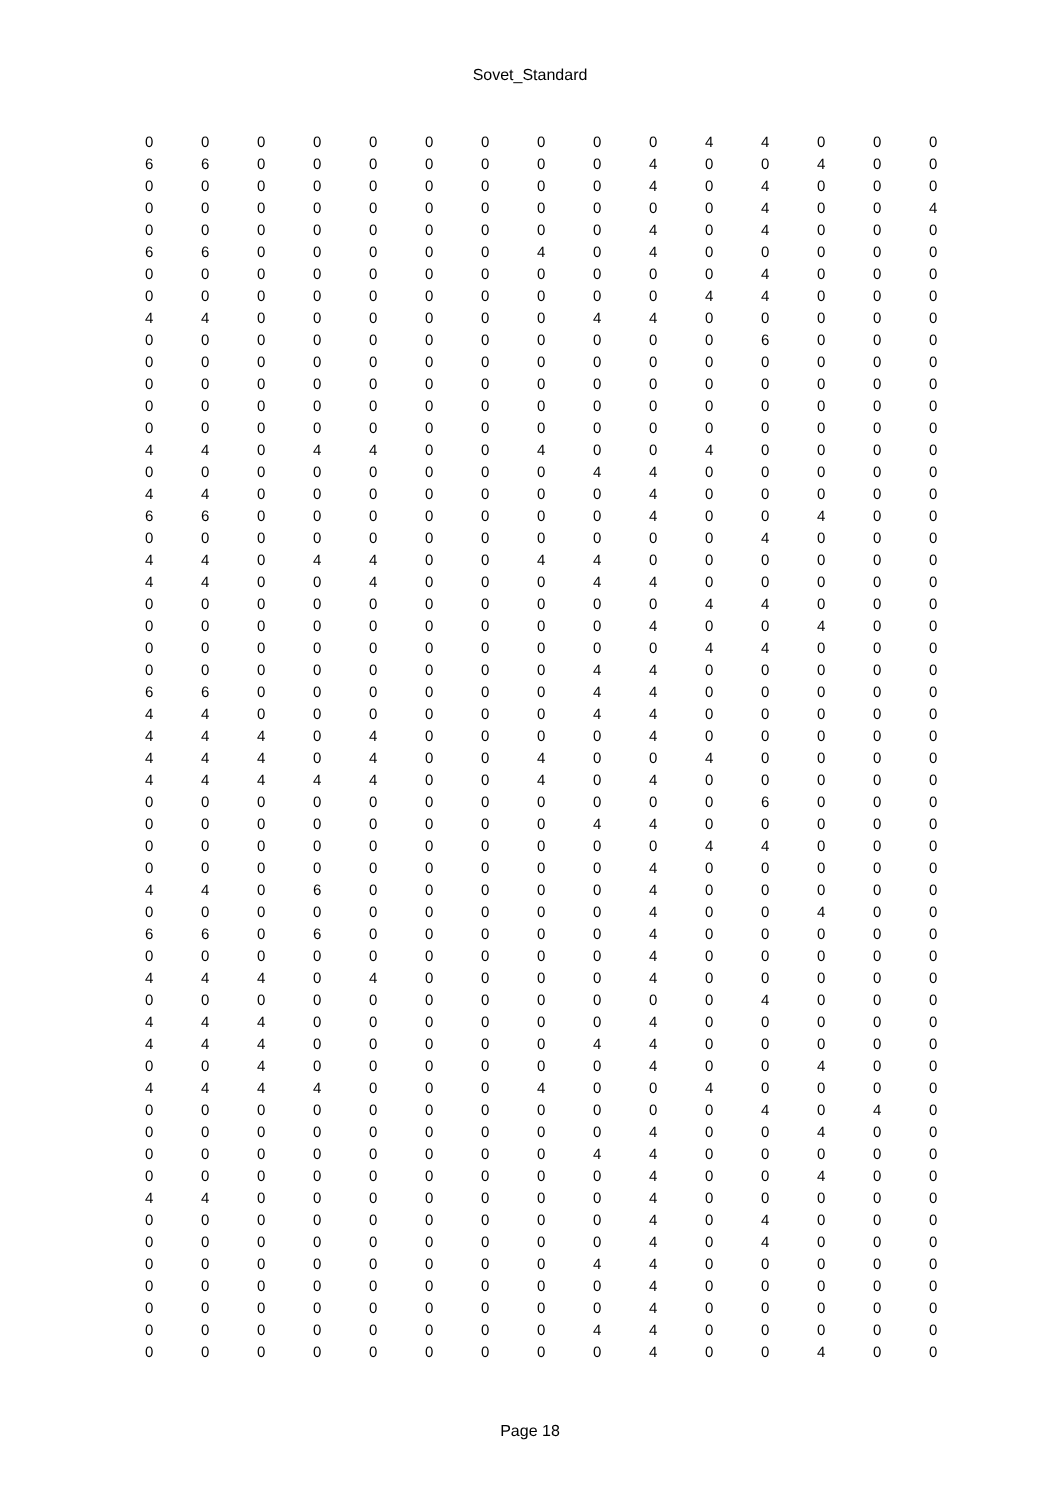Sovet_Standard
| 0 | 0 | 0 | 0 | 0 | 0 | 0 | 0 | 0 | 0 | 4 | 4 | 0 | 0 | 0 |
| 6 | 6 | 0 | 0 | 0 | 0 | 0 | 0 | 0 | 4 | 0 | 0 | 4 | 0 | 0 |
| 0 | 0 | 0 | 0 | 0 | 0 | 0 | 0 | 0 | 4 | 0 | 4 | 0 | 0 | 0 |
| 0 | 0 | 0 | 0 | 0 | 0 | 0 | 0 | 0 | 0 | 0 | 4 | 0 | 0 | 4 |
| 0 | 0 | 0 | 0 | 0 | 0 | 0 | 0 | 0 | 4 | 0 | 4 | 0 | 0 | 0 |
| 6 | 6 | 0 | 0 | 0 | 0 | 0 | 4 | 0 | 4 | 0 | 0 | 0 | 0 | 0 |
| 0 | 0 | 0 | 0 | 0 | 0 | 0 | 0 | 0 | 0 | 0 | 4 | 0 | 0 | 0 |
| 0 | 0 | 0 | 0 | 0 | 0 | 0 | 0 | 0 | 0 | 4 | 4 | 0 | 0 | 0 |
| 4 | 4 | 0 | 0 | 0 | 0 | 0 | 0 | 4 | 4 | 0 | 0 | 0 | 0 | 0 |
| 0 | 0 | 0 | 0 | 0 | 0 | 0 | 0 | 0 | 0 | 0 | 6 | 0 | 0 | 0 |
| 0 | 0 | 0 | 0 | 0 | 0 | 0 | 0 | 0 | 0 | 0 | 0 | 0 | 0 | 0 |
| 0 | 0 | 0 | 0 | 0 | 0 | 0 | 0 | 0 | 0 | 0 | 0 | 0 | 0 | 0 |
| 0 | 0 | 0 | 0 | 0 | 0 | 0 | 0 | 0 | 0 | 0 | 0 | 0 | 0 | 0 |
| 0 | 0 | 0 | 0 | 0 | 0 | 0 | 0 | 0 | 0 | 0 | 0 | 0 | 0 | 0 |
| 4 | 4 | 0 | 4 | 4 | 0 | 0 | 4 | 0 | 0 | 4 | 0 | 0 | 0 | 0 |
| 0 | 0 | 0 | 0 | 0 | 0 | 0 | 0 | 4 | 4 | 0 | 0 | 0 | 0 | 0 |
| 4 | 4 | 0 | 0 | 0 | 0 | 0 | 0 | 0 | 4 | 0 | 0 | 0 | 0 | 0 |
| 6 | 6 | 0 | 0 | 0 | 0 | 0 | 0 | 0 | 4 | 0 | 0 | 4 | 0 | 0 |
| 0 | 0 | 0 | 0 | 0 | 0 | 0 | 0 | 0 | 0 | 0 | 4 | 0 | 0 | 0 |
| 4 | 4 | 0 | 4 | 4 | 0 | 0 | 4 | 4 | 0 | 0 | 0 | 0 | 0 | 0 |
| 4 | 4 | 0 | 0 | 4 | 0 | 0 | 0 | 4 | 4 | 0 | 0 | 0 | 0 | 0 |
| 0 | 0 | 0 | 0 | 0 | 0 | 0 | 0 | 0 | 0 | 4 | 4 | 0 | 0 | 0 |
| 0 | 0 | 0 | 0 | 0 | 0 | 0 | 0 | 0 | 4 | 0 | 0 | 4 | 0 | 0 |
| 0 | 0 | 0 | 0 | 0 | 0 | 0 | 0 | 0 | 0 | 4 | 4 | 0 | 0 | 0 |
| 0 | 0 | 0 | 0 | 0 | 0 | 0 | 0 | 4 | 4 | 0 | 0 | 0 | 0 | 0 |
| 6 | 6 | 0 | 0 | 0 | 0 | 0 | 0 | 4 | 4 | 0 | 0 | 0 | 0 | 0 |
| 4 | 4 | 0 | 0 | 0 | 0 | 0 | 0 | 4 | 4 | 0 | 0 | 0 | 0 | 0 |
| 4 | 4 | 4 | 0 | 4 | 0 | 0 | 0 | 0 | 4 | 0 | 0 | 0 | 0 | 0 |
| 4 | 4 | 4 | 0 | 4 | 0 | 0 | 4 | 0 | 0 | 4 | 0 | 0 | 0 | 0 |
| 4 | 4 | 4 | 4 | 4 | 0 | 0 | 4 | 0 | 4 | 0 | 0 | 0 | 0 | 0 |
| 0 | 0 | 0 | 0 | 0 | 0 | 0 | 0 | 0 | 0 | 0 | 6 | 0 | 0 | 0 |
| 0 | 0 | 0 | 0 | 0 | 0 | 0 | 0 | 4 | 4 | 0 | 0 | 0 | 0 | 0 |
| 0 | 0 | 0 | 0 | 0 | 0 | 0 | 0 | 0 | 0 | 4 | 4 | 0 | 0 | 0 |
| 0 | 0 | 0 | 0 | 0 | 0 | 0 | 0 | 0 | 4 | 0 | 0 | 0 | 0 | 0 |
| 4 | 4 | 0 | 6 | 0 | 0 | 0 | 0 | 0 | 4 | 0 | 0 | 0 | 0 | 0 |
| 0 | 0 | 0 | 0 | 0 | 0 | 0 | 0 | 0 | 4 | 0 | 0 | 4 | 0 | 0 |
| 6 | 6 | 0 | 6 | 0 | 0 | 0 | 0 | 0 | 4 | 0 | 0 | 0 | 0 | 0 |
| 0 | 0 | 0 | 0 | 0 | 0 | 0 | 0 | 0 | 4 | 0 | 0 | 0 | 0 | 0 |
| 4 | 4 | 4 | 0 | 4 | 0 | 0 | 0 | 0 | 4 | 0 | 0 | 0 | 0 | 0 |
| 0 | 0 | 0 | 0 | 0 | 0 | 0 | 0 | 0 | 0 | 0 | 4 | 0 | 0 | 0 |
| 4 | 4 | 4 | 0 | 0 | 0 | 0 | 0 | 0 | 4 | 0 | 0 | 0 | 0 | 0 |
| 4 | 4 | 4 | 0 | 0 | 0 | 0 | 0 | 4 | 4 | 0 | 0 | 0 | 0 | 0 |
| 0 | 0 | 4 | 0 | 0 | 0 | 0 | 0 | 0 | 4 | 0 | 0 | 4 | 0 | 0 |
| 4 | 4 | 4 | 4 | 0 | 0 | 0 | 4 | 0 | 0 | 4 | 0 | 0 | 0 | 0 |
| 0 | 0 | 0 | 0 | 0 | 0 | 0 | 0 | 0 | 0 | 0 | 4 | 0 | 4 | 0 |
| 0 | 0 | 0 | 0 | 0 | 0 | 0 | 0 | 0 | 4 | 0 | 0 | 4 | 0 | 0 |
| 0 | 0 | 0 | 0 | 0 | 0 | 0 | 0 | 4 | 4 | 0 | 0 | 0 | 0 | 0 |
| 0 | 0 | 0 | 0 | 0 | 0 | 0 | 0 | 0 | 4 | 0 | 0 | 4 | 0 | 0 |
| 4 | 4 | 0 | 0 | 0 | 0 | 0 | 0 | 0 | 4 | 0 | 0 | 0 | 0 | 0 |
| 0 | 0 | 0 | 0 | 0 | 0 | 0 | 0 | 0 | 4 | 0 | 4 | 0 | 0 | 0 |
| 0 | 0 | 0 | 0 | 0 | 0 | 0 | 0 | 0 | 4 | 0 | 4 | 0 | 0 | 0 |
| 0 | 0 | 0 | 0 | 0 | 0 | 0 | 0 | 4 | 4 | 0 | 0 | 0 | 0 | 0 |
| 0 | 0 | 0 | 0 | 0 | 0 | 0 | 0 | 0 | 4 | 0 | 0 | 0 | 0 | 0 |
| 0 | 0 | 0 | 0 | 0 | 0 | 0 | 0 | 0 | 4 | 0 | 0 | 0 | 0 | 0 |
| 0 | 0 | 0 | 0 | 0 | 0 | 0 | 0 | 4 | 4 | 0 | 0 | 0 | 0 | 0 |
| 0 | 0 | 0 | 0 | 0 | 0 | 0 | 0 | 0 | 4 | 0 | 0 | 4 | 0 | 0 |
Page 18